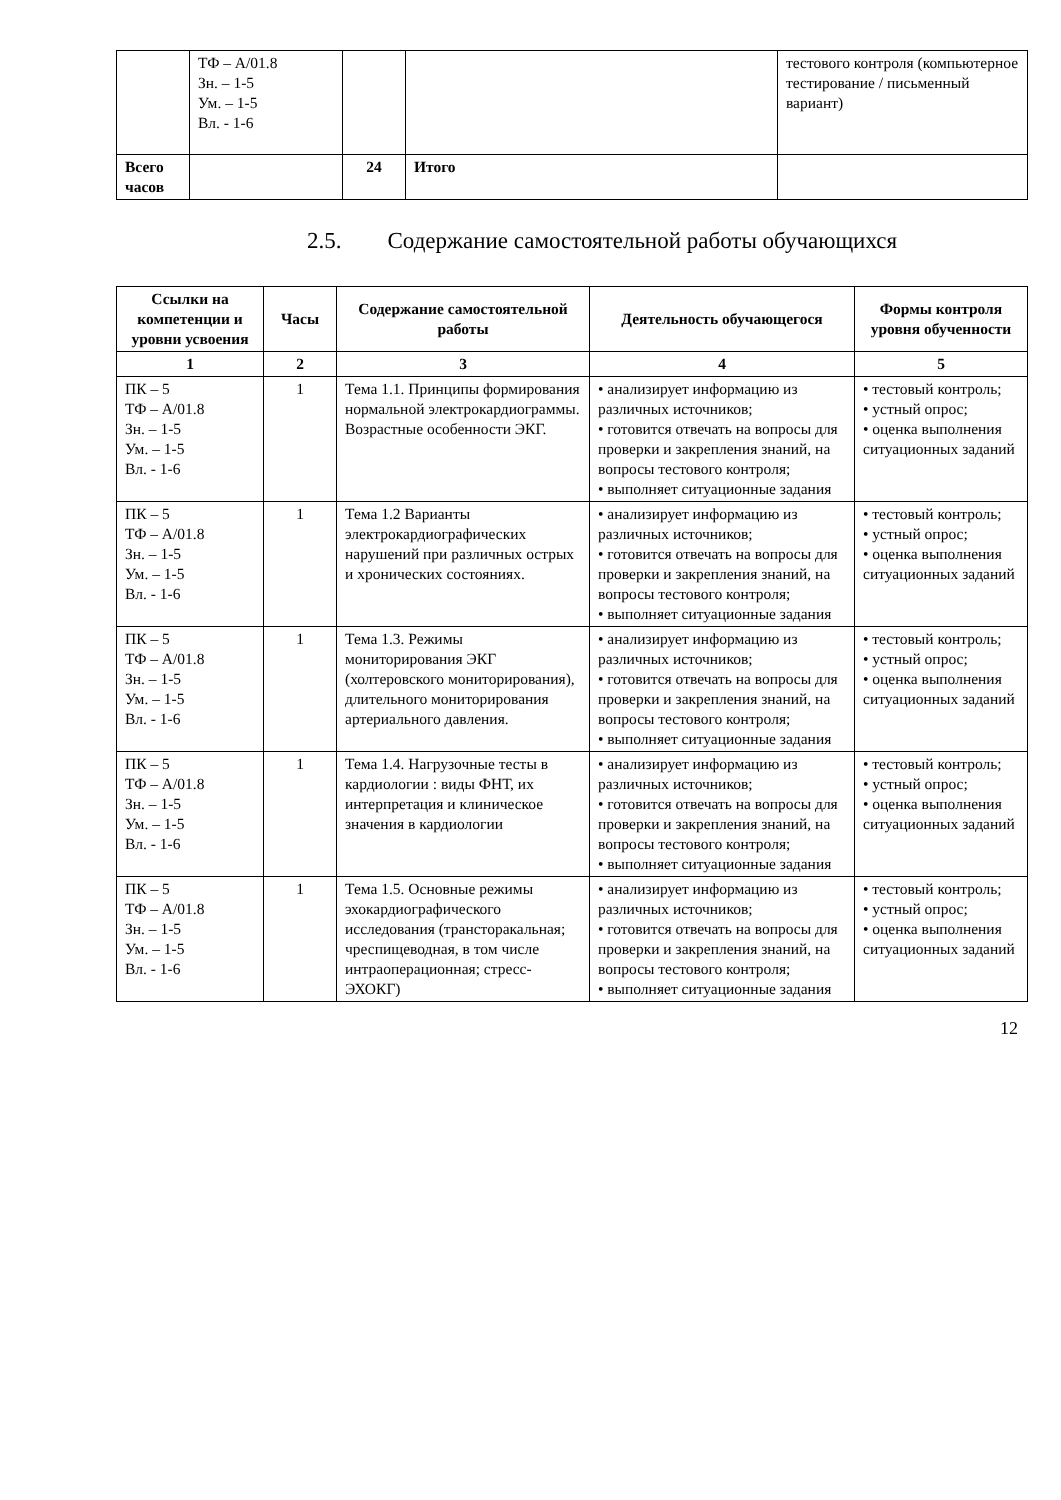| | ТФ – А/01.8 Зн. – 1-5 Ум. – 1-5 Вл. - 1-6 | | | тестового контроля (компьютерное тестирование / письменный вариант) |
| Всего часов | | 24 | Итого | |
2.5. Содержание самостоятельной работы обучающихся
| Ссылки на компетенции и уровни усвоения | Часы | Содержание самостоятельной работы | Деятельность обучающегося | Формы контроля уровня обученности |
| --- | --- | --- | --- | --- |
| 1 | 2 | 3 | 4 | 5 |
| ПК – 5 ТФ – А/01.8 Зн. – 1-5 Ум. – 1-5 Вл. - 1-6 | 1 | Тема 1.1. Принципы формирования нормальной электрокардиограммы. Возрастные особенности ЭКГ. | • анализирует информацию из различных источников; • готовится отвечать на вопросы для проверки и закрепления знаний, на вопросы тестового контроля; • выполняет ситуационные задания | • тестовый контроль; • устный опрос; • оценка выполнения ситуационных заданий |
| ПК – 5 ТФ – А/01.8 Зн. – 1-5 Ум. – 1-5 Вл. - 1-6 | 1 | Тема 1.2 Варианты электрокардиографических нарушений при различных острых и хронических состояниях. | • анализирует информацию из различных источников; • готовится отвечать на вопросы для проверки и закрепления знаний, на вопросы тестового контроля; • выполняет ситуационные задания | • тестовый контроль; • устный опрос; • оценка выполнения ситуационных заданий |
| ПК – 5 ТФ – А/01.8 Зн. – 1-5 Ум. – 1-5 Вл. - 1-6 | 1 | Тема 1.3. Режимы мониторирования ЭКГ (холтеровского мониторирования), длительного мониторирования артериального давления. | • анализирует информацию из различных источников; • готовится отвечать на вопросы для проверки и закрепления знаний, на вопросы тестового контроля; • выполняет ситуационные задания | • тестовый контроль; • устный опрос; • оценка выполнения ситуационных заданий |
| ПК – 5 ТФ – А/01.8 Зн. – 1-5 Ум. – 1-5 Вл. - 1-6 | 1 | Тема 1.4. Нагрузочные тесты в кардиологии : виды ФНТ, их интерпретация и клиническое значения в кардиологии | • анализирует информацию из различных источников; • готовится отвечать на вопросы для проверки и закрепления знаний, на вопросы тестового контроля; • выполняет ситуационные задания | • тестовый контроль; • устный опрос; • оценка выполнения ситуационных заданий |
| ПК – 5 ТФ – А/01.8 Зн. – 1-5 Ум. – 1-5 Вл. - 1-6 | 1 | Тема 1.5. Основные режимы эхокардиографического исследования (трансторакальная; чреспищеводная, в том числе интраоперационная; стресс-ЭХОКГ) | • анализирует информацию из различных источников; • готовится отвечать на вопросы для проверки и закрепления знаний, на вопросы тестового контроля; • выполняет ситуационные задания | • тестовый контроль; • устный опрос; • оценка выполнения ситуационных заданий |
12